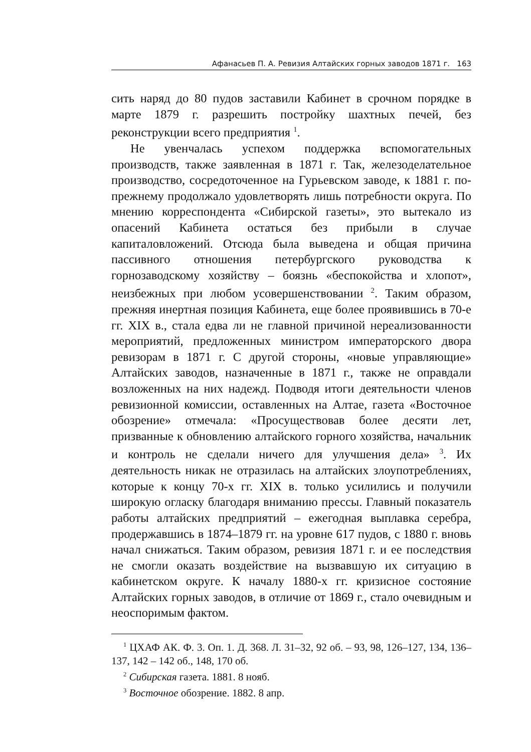Афанасьев П. А. Ревизия Алтайских горных заводов 1871 г. 163
сить наряд до 80 пудов заставили Кабинет в срочном порядке в марте 1879 г. разрешить постройку шахтных печей, без реконструкции всего предприятия <sup>1</sup>.
Не увенчалась успехом поддержка вспомогательных производств, также заявленная в 1871 г. Так, железоделательное производство, сосредоточенное на Гурьевском заводе, к 1881 г. по-прежнему продолжало удовлетворять лишь потребности округа. По мнению корреспондента «Сибирской газеты», это вытекало из опасений Кабинета остаться без прибыли в случае капиталовложений. Отсюда была выведена и общая причина пассивного отношения петербургского руководства к горнозаводскому хозяйству – боязнь «беспокойства и хлопот», неизбежных при любом усовершенствовании <sup>2</sup>. Таким образом, прежняя инертная позиция Кабинета, еще более проявившись в 70-е гг. XIX в., стала едва ли не главной причиной нереализованности мероприятий, предложенных министром императорского двора ревизорам в 1871 г. С другой стороны, «новые управляющие» Алтайских заводов, назначенные в 1871 г., также не оправдали возложенных на них надежд. Подводя итоги деятельности членов ревизионной комиссии, оставленных на Алтае, газета «Восточное обозрение» отмечала: «Просуществовав более десяти лет, призванные к обновлению алтайского горного хозяйства, начальник и контроль не сделали ничего для улучшения дела» <sup>3</sup>. Их деятельность никак не отразилась на алтайских злоупотреблениях, которые к концу 70-х гг. XIX в. только усилились и получили широкую огласку благодаря вниманию прессы. Главный показатель работы алтайских предприятий – ежегодная выплавка серебра, продержавшись в 1874–1879 гг. на уровне 617 пудов, с 1880 г. вновь начал снижаться. Таким образом, ревизия 1871 г. и ее последствия не смогли оказать воздействие на вызвавшую их ситуацию в кабинетском округе. К началу 1880-х гг. кризисное состояние Алтайских горных заводов, в отличие от 1869 г., стало очевидным и неоспоримым фактом.
<sup>1</sup> ЦХАФ АК. Ф. 3. Оп. 1. Д. 368. Л. 31–32, 92 об. – 93, 98, 126–127, 134, 136–137, 142 – 142 об., 148, 170 об.
<sup>2</sup> Сибирская газета. 1881. 8 нояб.
<sup>3</sup> Восточное обозрение. 1882. 8 апр.